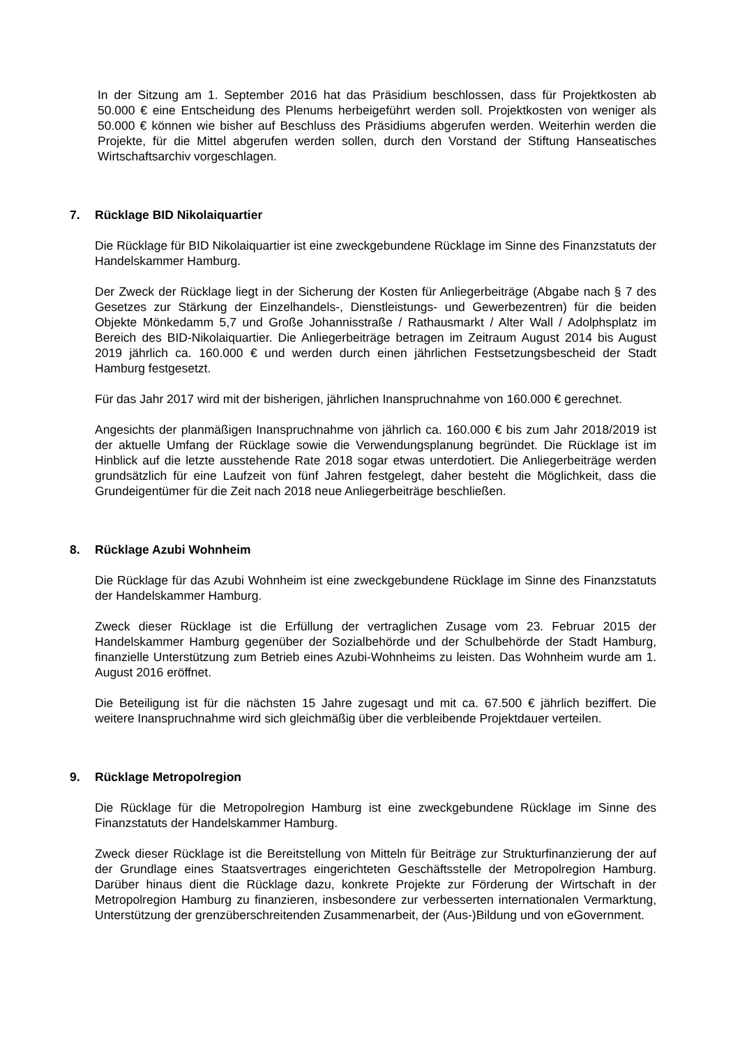In der Sitzung am 1. September 2016 hat das Präsidium beschlossen, dass für Projektkosten ab 50.000 € eine Entscheidung des Plenums herbeigeführt werden soll. Projektkosten von weniger als 50.000 € können wie bisher auf Beschluss des Präsidiums abgerufen werden. Weiterhin werden die Projekte, für die Mittel abgerufen werden sollen, durch den Vorstand der Stiftung Hanseatisches Wirtschaftsarchiv vorgeschlagen.
7. Rücklage BID Nikolaiquartier
Die Rücklage für BID Nikolaiquartier ist eine zweckgebundene Rücklage im Sinne des Finanzstatuts der Handelskammer Hamburg.
Der Zweck der Rücklage liegt in der Sicherung der Kosten für Anliegerbeiträge (Abgabe nach § 7 des Gesetzes zur Stärkung der Einzelhandels-, Dienstleistungs- und Gewerbezentren) für die beiden Objekte Mönkedamm 5,7 und Große Johannisstraße / Rathausmarkt / Alter Wall / Adolphsplatz im Bereich des BID-Nikolaiquartier. Die Anliegerbeiträge betragen im Zeitraum August 2014 bis August 2019 jährlich ca. 160.000 € und werden durch einen jährlichen Festsetzungsbescheid der Stadt Hamburg festgesetzt.
Für das Jahr 2017 wird mit der bisherigen, jährlichen Inanspruchnahme von 160.000 € gerechnet.
Angesichts der planmäßigen Inanspruchnahme von jährlich ca. 160.000 € bis zum Jahr 2018/2019 ist der aktuelle Umfang der Rücklage sowie die Verwendungsplanung begründet. Die Rücklage ist im Hinblick auf die letzte ausstehende Rate 2018 sogar etwas unterdotiert. Die Anliegerbeiträge werden grundsätzlich für eine Laufzeit von fünf Jahren festgelegt, daher besteht die Möglichkeit, dass die Grundeigentümer für die Zeit nach 2018 neue Anliegerbeiträge beschließen.
8. Rücklage Azubi Wohnheim
Die Rücklage für das Azubi Wohnheim ist eine zweckgebundene Rücklage im Sinne des Finanzstatuts der Handelskammer Hamburg.
Zweck dieser Rücklage ist die Erfüllung der vertraglichen Zusage vom 23. Februar 2015 der Handelskammer Hamburg gegenüber der Sozialbehörde und der Schulbehörde der Stadt Hamburg, finanzielle Unterstützung zum Betrieb eines Azubi-Wohnheims zu leisten. Das Wohnheim wurde am 1. August 2016 eröffnet.
Die Beteiligung ist für die nächsten 15 Jahre zugesagt und mit ca. 67.500 € jährlich beziffert. Die weitere Inanspruchnahme wird sich gleichmäßig über die verbleibende Projektdauer verteilen.
9. Rücklage Metropolregion
Die Rücklage für die Metropolregion Hamburg ist eine zweckgebundene Rücklage im Sinne des Finanzstatuts der Handelskammer Hamburg.
Zweck dieser Rücklage ist die Bereitstellung von Mitteln für Beiträge zur Strukturfinanzierung der auf der Grundlage eines Staatsvertrages eingerichteten Geschäftsstelle der Metropolregion Hamburg. Darüber hinaus dient die Rücklage dazu, konkrete Projekte zur Förderung der Wirtschaft in der Metropolregion Hamburg zu finanzieren, insbesondere zur verbesserten internationalen Vermarktung, Unterstützung der grenzüberschreitenden Zusammenarbeit, der (Aus-)Bildung und von eGovernment.